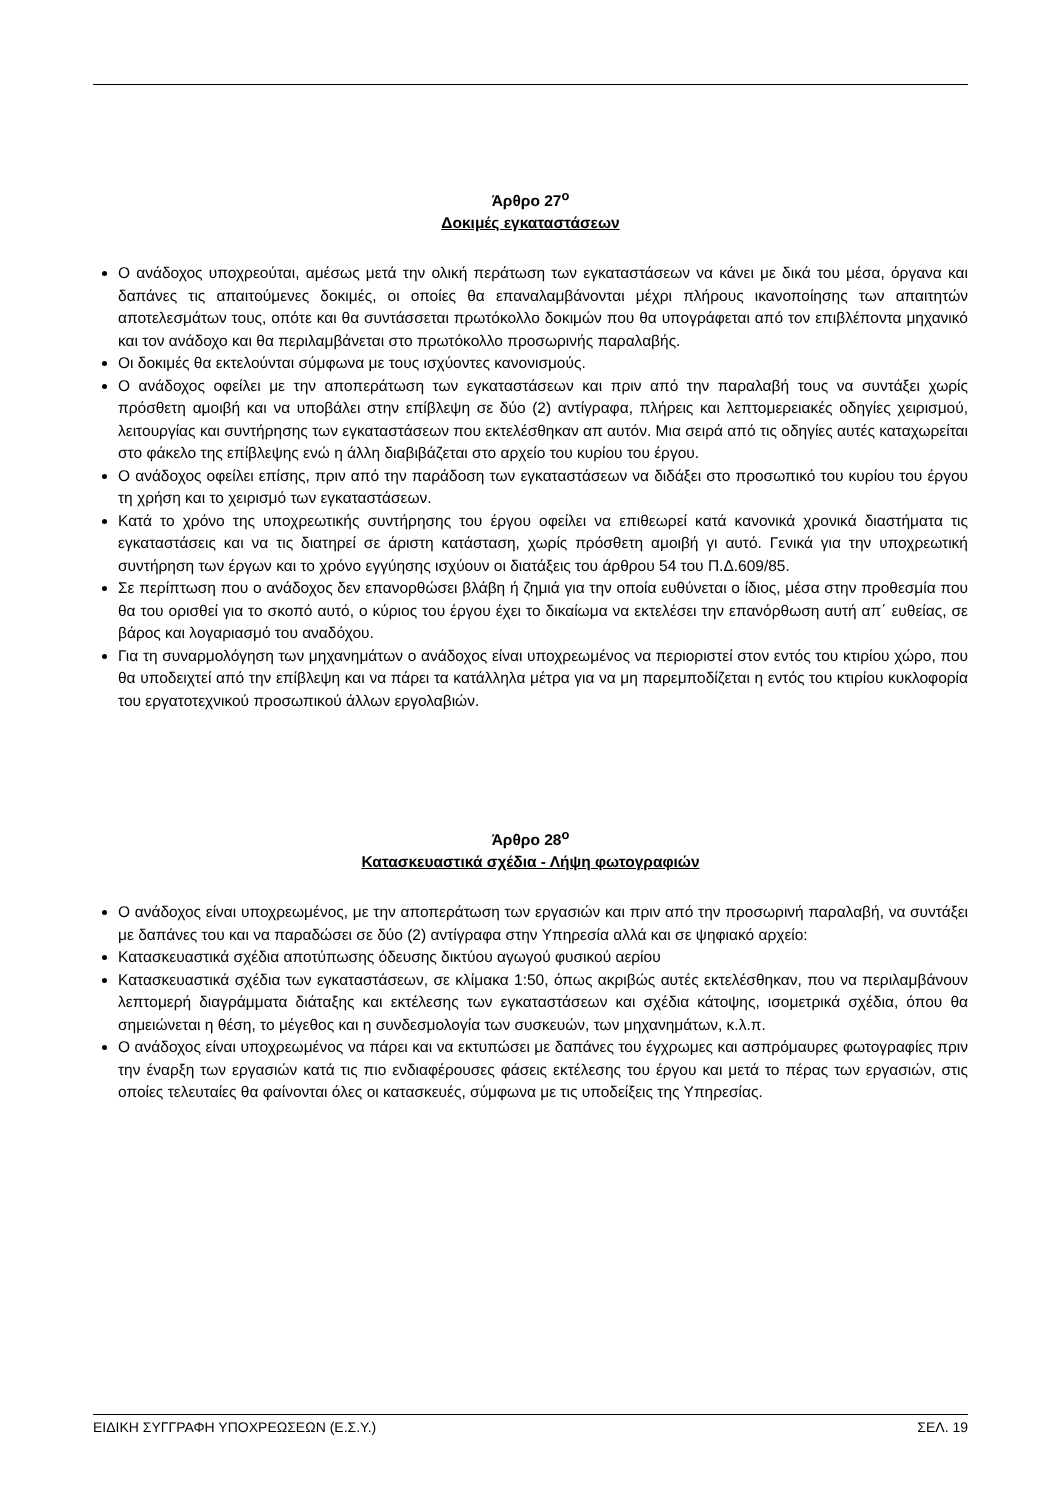Άρθρο 27<sup>ο</sup>
Δοκιμές εγκαταστάσεων
Ο ανάδοχος υποχρεούται, αμέσως μετά την ολική περάτωση των εγκαταστάσεων να κάνει με δικά του μέσα, όργανα και δαπάνες τις απαιτούμενες δοκιμές, οι οποίες θα επαναλαμβάνονται μέχρι πλήρους ικανοποίησης των απαιτητών αποτελεσμάτων τους, οπότε και θα συντάσσεται πρωτόκολλο δοκιμών που θα υπογράφεται από τον επιβλέποντα μηχανικό και τον ανάδοχο και θα περιλαμβάνεται στο πρωτόκολλο προσωρινής παραλαβής.
Οι δοκιμές θα εκτελούνται σύμφωνα με τους ισχύοντες κανονισμούς.
Ο ανάδοχος οφείλει με την αποπεράτωση των εγκαταστάσεων και πριν από την παραλαβή τους να συντάξει χωρίς πρόσθετη αμοιβή και να υποβάλει στην επίβλεψη σε δύο (2) αντίγραφα, πλήρεις και λεπτομερειακές οδηγίες χειρισμού, λειτουργίας και συντήρησης των εγκαταστάσεων που εκτελέσθηκαν απ αυτόν. Μια σειρά από τις οδηγίες αυτές καταχωρείται στο φάκελο της επίβλεψης ενώ η άλλη διαβιβάζεται στο αρχείο του κυρίου του έργου.
Ο ανάδοχος οφείλει επίσης, πριν από την παράδοση των εγκαταστάσεων να διδάξει στο προσωπικό του κυρίου του έργου τη χρήση και το χειρισμό των εγκαταστάσεων.
Κατά το χρόνο της υποχρεωτικής συντήρησης του έργου οφείλει να επιθεωρεί κατά κανονικά χρονικά διαστήματα τις εγκαταστάσεις και να τις διατηρεί σε άριστη κατάσταση, χωρίς πρόσθετη αμοιβή γι αυτό. Γενικά για την υποχρεωτική συντήρηση των έργων και το χρόνο εγγύησης ισχύουν οι διατάξεις του άρθρου 54 του Π.Δ.609/85.
Σε περίπτωση που ο ανάδοχος δεν επανορθώσει βλάβη ή ζημιά για την οποία ευθύνεται ο ίδιος, μέσα στην προθεσμία που θα του ορισθεί για το σκοπό αυτό, ο κύριος του έργου έχει το δικαίωμα να εκτελέσει την επανόρθωση αυτή απ΄ ευθείας, σε βάρος και λογαριασμό του αναδόχου.
Για τη συναρμολόγηση των μηχανημάτων ο ανάδοχος είναι υποχρεωμένος να περιοριστεί στον εντός του κτιρίου χώρο, που θα υποδειχτεί από την επίβλεψη και να πάρει τα κατάλληλα μέτρα για να μη παρεμποδίζεται η εντός του κτιρίου κυκλοφορία του εργατοτεχνικού προσωπικού άλλων εργολαβιών.
Άρθρο 28<sup>ο</sup>
Κατασκευαστικά σχέδια - Λήψη φωτογραφιών
Ο ανάδοχος είναι υποχρεωμένος, με την αποπεράτωση των εργασιών και πριν από την προσωρινή παραλαβή, να συντάξει με δαπάνες του και να παραδώσει σε δύο (2) αντίγραφα στην Υπηρεσία αλλά και σε ψηφιακό αρχείο:
Κατασκευαστικά σχέδια αποτύπωσης όδευσης δικτύου αγωγού φυσικού αερίου
Κατασκευαστικά σχέδια των εγκαταστάσεων, σε κλίμακα 1:50, όπως ακριβώς αυτές εκτελέσθηκαν, που να περιλαμβάνουν λεπτομερή διαγράμματα διάταξης και εκτέλεσης των εγκαταστάσεων και σχέδια κάτοψης, ισομετρικά σχέδια, όπου θα σημειώνεται η θέση, το μέγεθος και η συνδεσμολογία των συσκευών, των μηχανημάτων, κ.λ.π.
Ο ανάδοχος είναι υποχρεωμένος να πάρει και να εκτυπώσει με δαπάνες του έγχρωμες και ασπρόμαυρες φωτογραφίες πριν την έναρξη των εργασιών κατά τις πιο ενδιαφέρουσες φάσεις εκτέλεσης του έργου και μετά το πέρας των εργασιών, στις οποίες τελευταίες θα φαίνονται όλες οι κατασκευές, σύμφωνα με τις υποδείξεις της Υπηρεσίας.
ΕΙΔΙΚΗ ΣΥΓΓΡΑΦΗ ΥΠΟΧΡΕΩΣΕΩΝ (Ε.Σ.Υ.) ΣΕΛ. 19